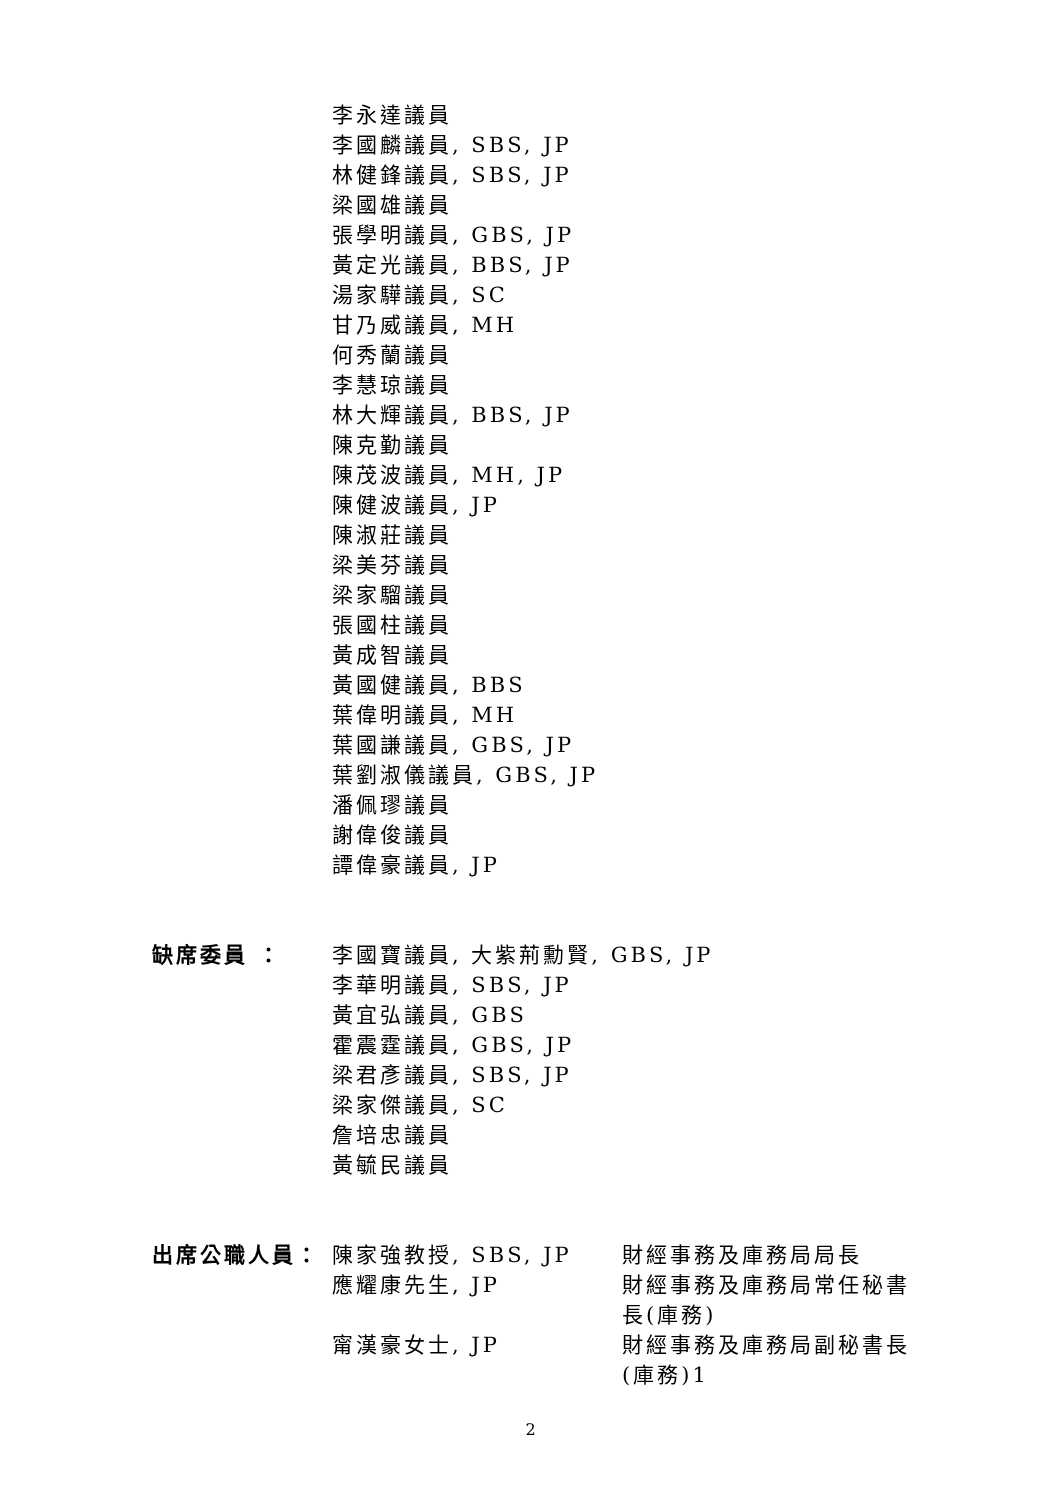李永達議員
李國麟議員, SBS, JP
林健鋒議員, SBS, JP
梁國雄議員
張學明議員, GBS, JP
黃定光議員, BBS, JP
湯家驊議員, SC
甘乃威議員, MH
何秀蘭議員
李慧琼議員
林大輝議員, BBS, JP
陳克勤議員
陳茂波議員, MH, JP
陳健波議員, JP
陳淑莊議員
梁美芬議員
梁家騮議員
張國柱議員
黃成智議員
黃國健議員, BBS
葉偉明議員, MH
葉國謙議員, GBS, JP
葉劉淑儀議員, GBS, JP
潘佩璆議員
謝偉俊議員
譚偉豪議員, JP
缺席委員 ： 李國寶議員, 大紫荊勳賢, GBS, JP
李華明議員, SBS, JP
黃宜弘議員, GBS
霍震霆議員, GBS, JP
梁君彥議員, SBS, JP
梁家傑議員, SC
詹培忠議員
黃毓民議員
出席公職人員： 陳家強教授, SBS, JP 財經事務及庫務局局長
應耀康先生, JP 財經事務及庫務局常任秘書長(庫務)
甯漢豪女士, JP 財經事務及庫務局副秘書長(庫務)1
2